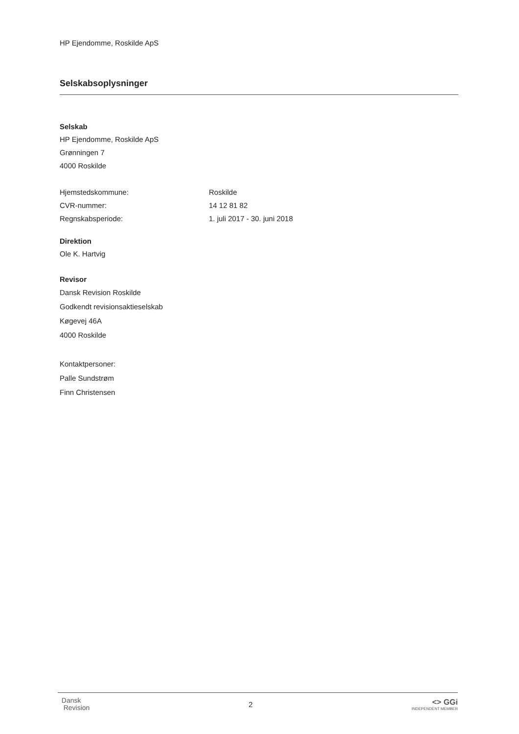HP Ejendomme, Roskilde ApS
Selskabsoplysninger
Selskab
HP Ejendomme, Roskilde ApS
Grønningen 7
4000 Roskilde
Hjemstedskommune: Roskilde
CVR-nummer: 14 12 81 82
Regnskabsperiode: 1. juli 2017 - 30. juni 2018
Direktion
Ole K. Hartvig
Revisor
Dansk Revision Roskilde
Godkendt revisionsaktieselskab
Køgevej 46A
4000 Roskilde
Kontaktpersoner:
Palle Sundstrøm
Finn Christensen
Dansk
Revision
2
<> GGi
INDEPENDENT MEMBER